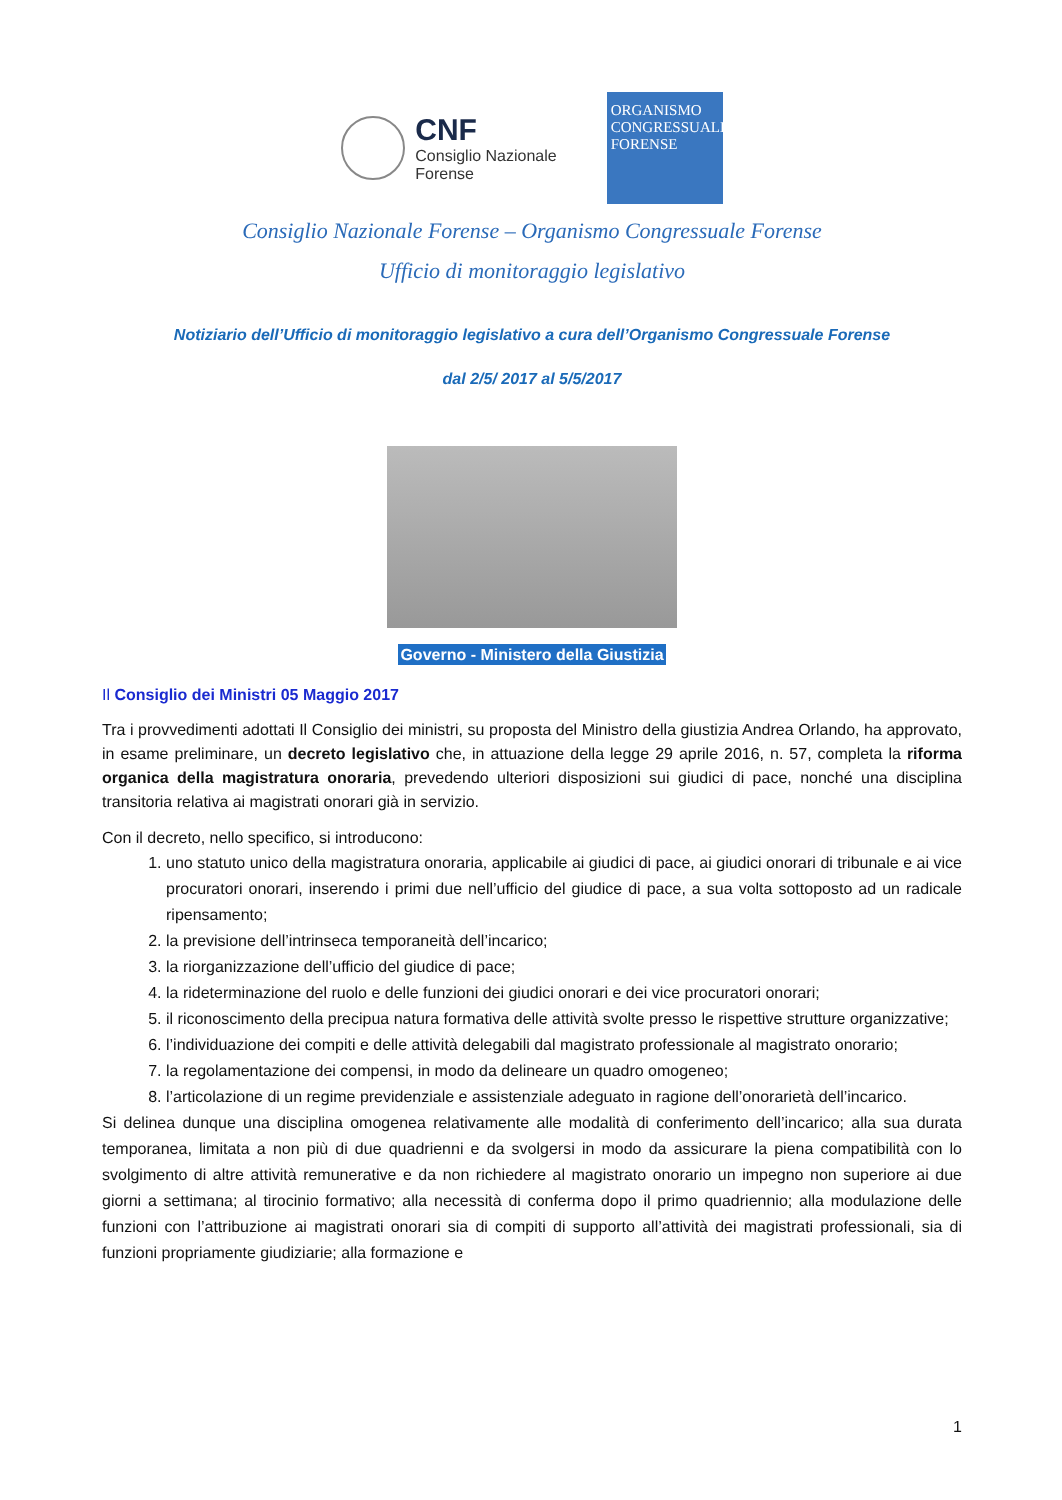CNF
Consiglio Nazionale
Forense
ORGANISMO
CONGRESSUALE
FORENSE
Consiglio Nazionale Forense – Organismo Congressuale Forense
Ufficio di monitoraggio legislativo
Notiziario dell’Ufficio di monitoraggio legislativo a cura dell’Organismo Congressuale Forense
dal 2/5/ 2017 al 5/5/2017
Governo - Ministero della Giustizia
Il Consiglio dei Ministri 05 Maggio 2017
Tra i provvedimenti adottati Il Consiglio dei ministri, su proposta del Ministro della giustizia Andrea Orlando, ha approvato, in esame preliminare, un decreto legislativo che, in attuazione della legge 29 aprile 2016, n. 57, completa la riforma organica della magistratura onoraria, prevedendo ulteriori disposizioni sui giudici di pace, nonché una disciplina transitoria relativa ai magistrati onorari già in servizio.
Con il decreto, nello specifico, si introducono:
1. uno statuto unico della magistratura onoraria, applicabile ai giudici di pace, ai giudici onorari di tribunale e ai vice procuratori onorari, inserendo i primi due nell’ufficio del giudice di pace, a sua volta sottoposto ad un radicale ripensamento;
2. la previsione dell’intrinseca temporaneità dell’incarico;
3. la riorganizzazione dell’ufficio del giudice di pace;
4. la rideterminazione del ruolo e delle funzioni dei giudici onorari e dei vice procuratori onorari;
5. il riconoscimento della precipua natura formativa delle attività svolte presso le rispettive strutture organizzative;
6. l’individuazione dei compiti e delle attività delegabili dal magistrato professionale al magistrato onorario;
7. la regolamentazione dei compensi, in modo da delineare un quadro omogeneo;
8. l’articolazione di un regime previdenziale e assistenziale adeguato in ragione dell’onorarietà dell’incarico.
Si delinea dunque una disciplina omogenea relativamente alle modalità di conferimento dell’incarico; alla sua durata temporanea, limitata a non più di due quadrienni e da svolgersi in modo da assicurare la piena compatibilità con lo svolgimento di altre attività remunerative e da non richiedere al magistrato onorario un impegno non superiore ai due giorni a settimana; al tirocinio formativo; alla necessità di conferma dopo il primo quadriennio; alla modulazione delle funzioni con l’attribuzione ai magistrati onorari sia di compiti di supporto all’attività dei magistrati professionali, sia di funzioni propriamente giudiziarie; alla formazione e
1